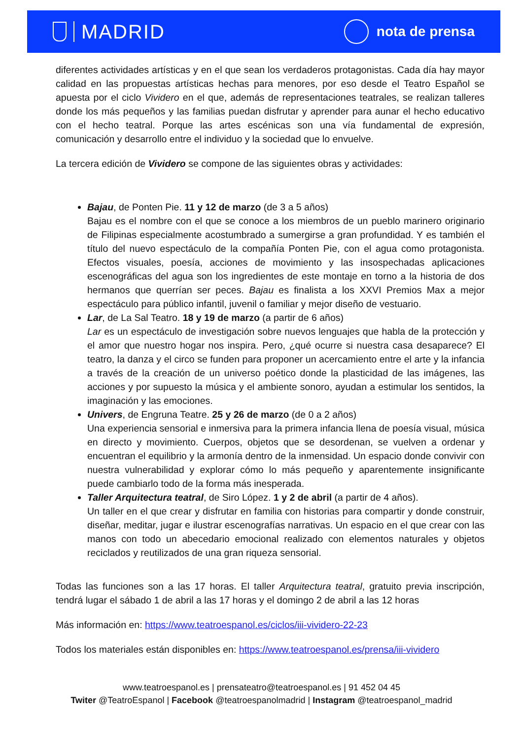MADRID
nota de prensa
diferentes actividades artísticas y en el que sean los verdaderos protagonistas. Cada día hay mayor calidad en las propuestas artísticas hechas para menores, por eso desde el Teatro Español se apuesta por el ciclo Vividero en el que, además de representaciones teatrales, se realizan talleres donde los más pequeños y las familias puedan disfrutar y aprender para aunar el hecho educativo con el hecho teatral. Porque las artes escénicas son una vía fundamental de expresión, comunicación y desarrollo entre el individuo y la sociedad que lo envuelve.
La tercera edición de Vividero se compone de las siguientes obras y actividades:
Bajau, de Ponten Pie. 11 y 12 de marzo (de 3 a 5 años)
Bajau es el nombre con el que se conoce a los miembros de un pueblo marinero originario de Filipinas especialmente acostumbrado a sumergirse a gran profundidad. Y es también el título del nuevo espectáculo de la compañía Ponten Pie, con el agua como protagonista. Efectos visuales, poesía, acciones de movimiento y las insospechadas aplicaciones escenográficas del agua son los ingredientes de este montaje en torno a la historia de dos hermanos que querrían ser peces. Bajau es finalista a los XXVI Premios Max a mejor espectáculo para público infantil, juvenil o familiar y mejor diseño de vestuario.
Lar, de La Sal Teatro. 18 y 19 de marzo (a partir de 6 años)
Lar es un espectáculo de investigación sobre nuevos lenguajes que habla de la protección y el amor que nuestro hogar nos inspira. Pero, ¿qué ocurre si nuestra casa desaparece? El teatro, la danza y el circo se funden para proponer un acercamiento entre el arte y la infancia a través de la creación de un universo poético donde la plasticidad de las imágenes, las acciones y por supuesto la música y el ambiente sonoro, ayudan a estimular los sentidos, la imaginación y las emociones.
Univers, de Engruna Teatre. 25 y 26 de marzo (de 0 a 2 años)
Una experiencia sensorial e inmersiva para la primera infancia llena de poesía visual, música en directo y movimiento. Cuerpos, objetos que se desordenan, se vuelven a ordenar y encuentran el equilibrio y la armonía dentro de la inmensidad. Un espacio donde convivir con nuestra vulnerabilidad y explorar cómo lo más pequeño y aparentemente insignificante puede cambiarlo todo de la forma más inesperada.
Taller Arquitectura teatral, de Siro López. 1 y 2 de abril (a partir de 4 años).
Un taller en el que crear y disfrutar en familia con historias para compartir y donde construir, diseñar, meditar, jugar e ilustrar escenografías narrativas. Un espacio en el que crear con las manos con todo un abecedario emocional realizado con elementos naturales y objetos reciclados y reutilizados de una gran riqueza sensorial.
Todas las funciones son a las 17 horas. El taller Arquitectura teatral, gratuito previa inscripción, tendrá lugar el sábado 1 de abril a las 17 horas y el domingo 2 de abril a las 12 horas
Más información en: https://www.teatroespanol.es/ciclos/iii-vividero-22-23
Todos los materiales están disponibles en: https://www.teatroespanol.es/prensa/iii-vividero
www.teatroespanol.es | prensateatro@teatroespanol.es | 91 452 04 45
Twiter @TeatroEspanol | Facebook @teatroespanolmadrid | Instagram @teatroespanol_madrid